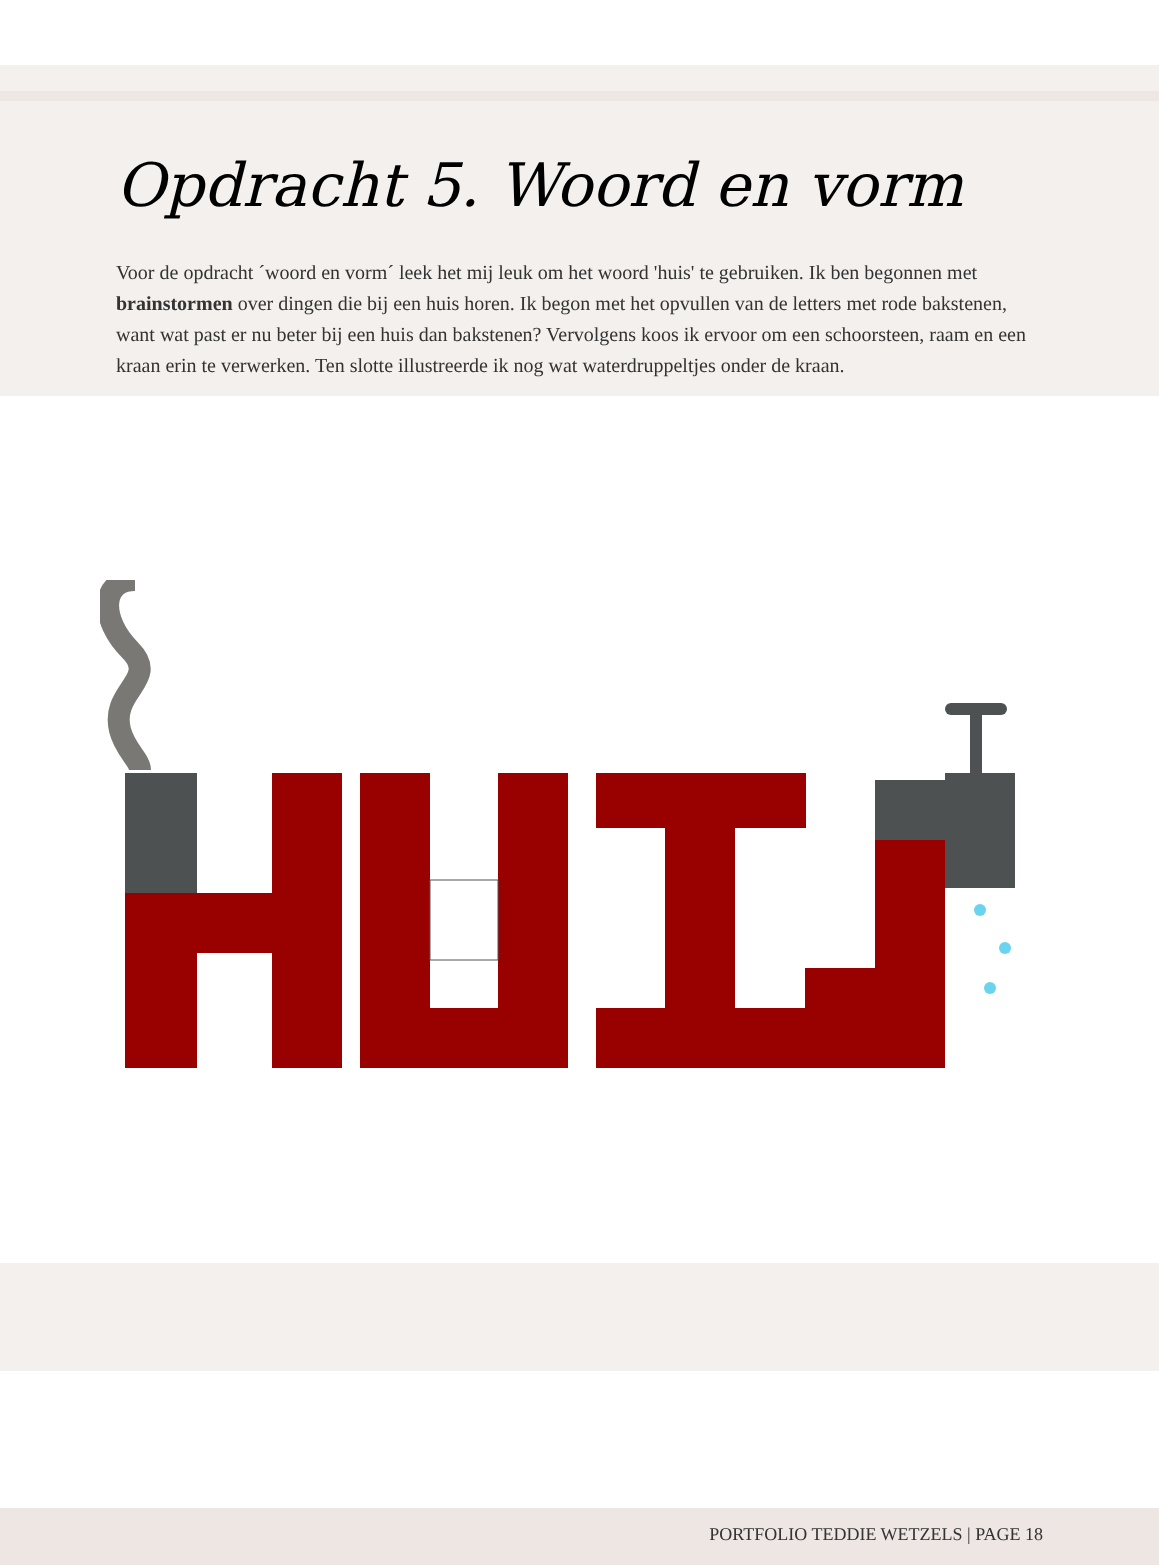Opdracht 5. Woord en vorm
Voor de opdracht ´woord en vorm´ leek het mij leuk om het woord 'huis' te gebruiken. Ik ben begonnen met brainstormen over dingen die bij een huis horen. Ik begon met het opvullen van de letters met rode bakstenen, want wat past er nu beter bij een huis dan bakstenen? Vervolgens koos ik ervoor om een schoorsteen, raam en een kraan erin te verwerken. Ten slotte illustreerde ik nog wat waterdruppeltjes onder de kraan.
PORTFOLIO TEDDIE WETZELS | PAGE 18